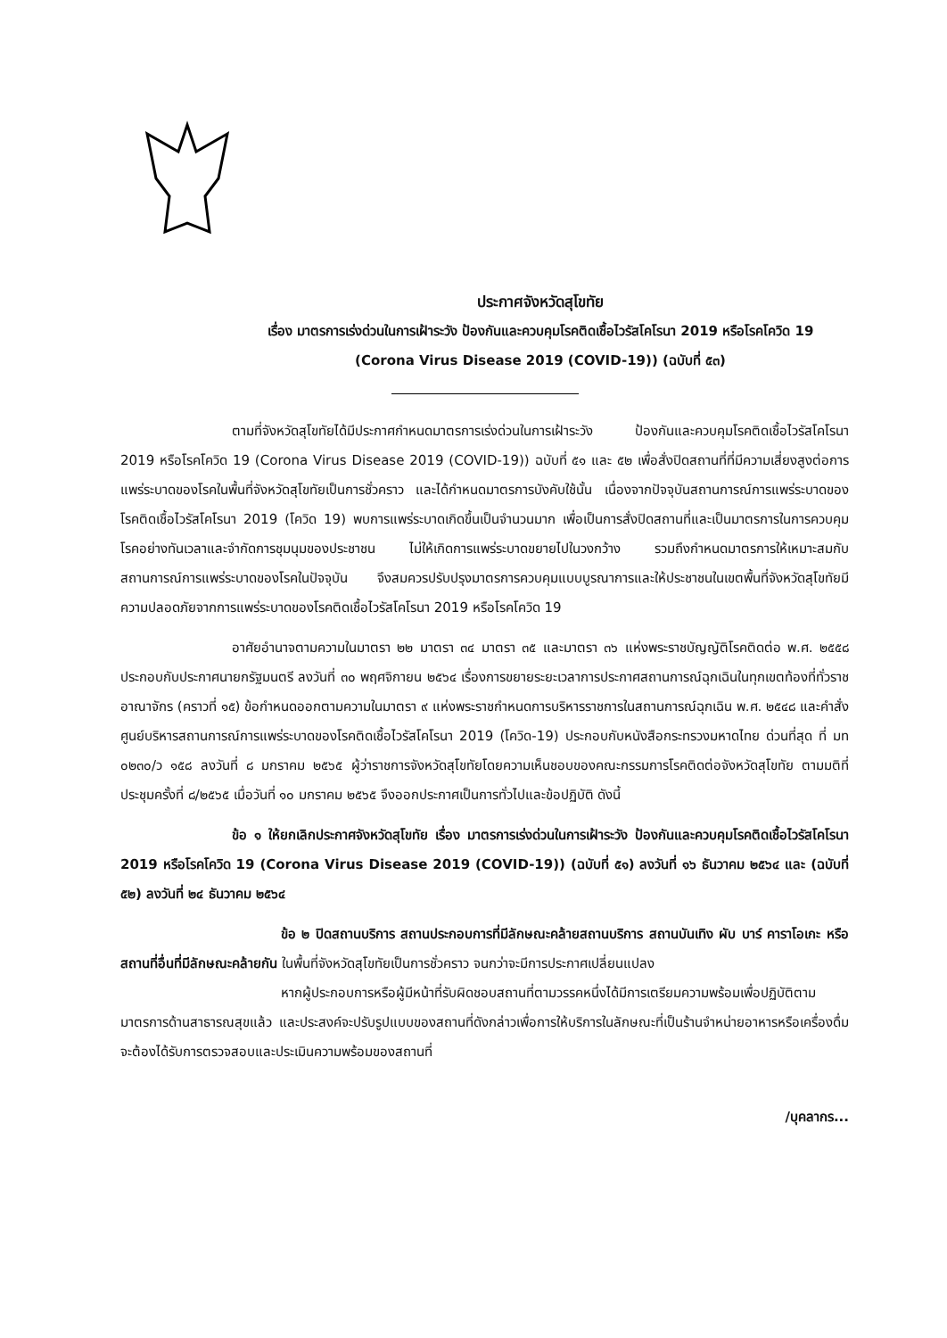ประกาศจังหวัดสุโขทัย
เรื่อง มาตรการเร่งด่วนในการเฝ้าระวัง ป้องกันและควบคุมโรคติดเชื้อไวรัสโคโรนา 2019 หรือโรคโควิด 19
(Corona Virus Disease 2019 (COVID-19)) (ฉบับที่ ๕๓)
ตามที่จังหวัดสุโขทัยได้มีประกาศกำหนดมาตรการเร่งด่วนในการเฝ้าระวัง ป้องกันและควบคุมโรคติดเชื้อไวรัสโคโรนา 2019 หรือโรคโควิด 19 (Corona Virus Disease 2019 (COVID-19)) ฉบับที่ ๕๑ และ ๕๒ เพื่อสั่งปิดสถานที่ที่มีความเสี่ยงสูงต่อการแพร่ระบาดของโรคในพื้นที่จังหวัดสุโขทัยเป็นการชั่วคราว และได้กำหนดมาตรการบังคับใช้นั้น เนื่องจากปัจจุบันสถานการณ์การแพร่ระบาดของโรคติดเชื้อไวรัสโคโรนา 2019 (โควิด 19) พบการแพร่ระบาดเกิดขึ้นเป็นจำนวนมาก เพื่อเป็นการสั่งปิดสถานที่และเป็นมาตรการในการควบคุมโรคอย่างทันเวลาและจำกัดการชุมนุมของประชาชน ไม่ให้เกิดการแพร่ระบาดขยายไปในวงกว้าง รวมถึงกำหนดมาตรการให้เหมาะสมกับสถานการณ์การแพร่ระบาดของโรคในปัจจุบัน จึงสมควรปรับปรุงมาตรการควบคุมแบบบูรณาการและให้ประชาชนในเขตพื้นที่จังหวัดสุโขทัยมีความปลอดภัยจากการแพร่ระบาดของโรคติดเชื้อไวรัสโคโรนา 2019 หรือโรคโควิด 19
อาศัยอำนาจตามความในมาตรา ๒๒ มาตรา ๓๔ มาตรา ๓๕ และมาตรา ๓๖ แห่งพระราชบัญญัติโรคติดต่อ พ.ศ. ๒๕๕๘ ประกอบกับประกาศนายกรัฐมนตรี ลงวันที่ ๓๐ พฤศจิกายน ๒๕๖๔ เรื่องการขยายระยะเวลาการประกาศสถานการณ์ฉุกเฉินในทุกเขตท้องที่ทั่วราชอาณาจักร (คราวที่ ๑๕) ข้อกำหนดออกตามความในมาตรา ๙ แห่งพระราชกำหนดการบริหารราชการในสถานการณ์ฉุกเฉิน พ.ศ. ๒๕๔๘ และคำสั่งศูนย์บริหารสถานการณ์การแพร่ระบาดของโรคติดเชื้อไวรัสโคโรนา 2019 (โควิด-19) ประกอบกับหนังสือกระทรวงมหาดไทย ด่วนที่สุด ที่ มท ๐๒๓๐/ว ๑๕๘ ลงวันที่ ๘ มกราคม ๒๕๖๕ ผู้ว่าราชการจังหวัดสุโขทัยโดยความเห็นชอบของคณะกรรมการโรคติดต่อจังหวัดสุโขทัย ตามมติที่ประชุมครั้งที่ ๘/๒๕๖๕ เมื่อวันที่ ๑๐ มกราคม ๒๕๖๕ จึงออกประกาศเป็นการทั่วไปและข้อปฏิบัติ ดังนี้
ข้อ ๑ ให้ยกเลิกประกาศจังหวัดสุโขทัย เรื่อง มาตรการเร่งด่วนในการเฝ้าระวัง ป้องกันและควบคุมโรคติดเชื้อไวรัสโคโรนา 2019 หรือโรคโควิด 19 (Corona Virus Disease 2019 (COVID-19)) (ฉบับที่ ๕๑) ลงวันที่ ๑๖ ธันวาคม ๒๕๖๔ และ (ฉบับที่ ๕๒) ลงวันที่ ๒๔ ธันวาคม ๒๕๖๔
ข้อ ๒ ปิดสถานบริการ สถานประกอบการที่มีลักษณะคล้ายสถานบริการ สถานบันเทิง ผับ บาร์ คาราโอเกะ หรือสถานที่อื่นที่มีลักษณะคล้ายกัน ในพื้นที่จังหวัดสุโขทัยเป็นการชั่วคราว จนกว่าจะมีการประกาศเปลี่ยนแปลง
หากผู้ประกอบการหรือผู้มีหน้าที่รับผิดชอบสถานที่ตามวรรคหนึ่งได้มีการเตรียมความพร้อมเพื่อปฏิบัติตามมาตรการด้านสาธารณสุขแล้ว และประสงค์จะปรับรูปแบบของสถานที่ดังกล่าวเพื่อการให้บริการในลักษณะที่เป็นร้านจำหน่ายอาหารหรือเครื่องดื่ม จะต้องได้รับการตรวจสอบและประเมินความพร้อมของสถานที่
/บุคลากร...